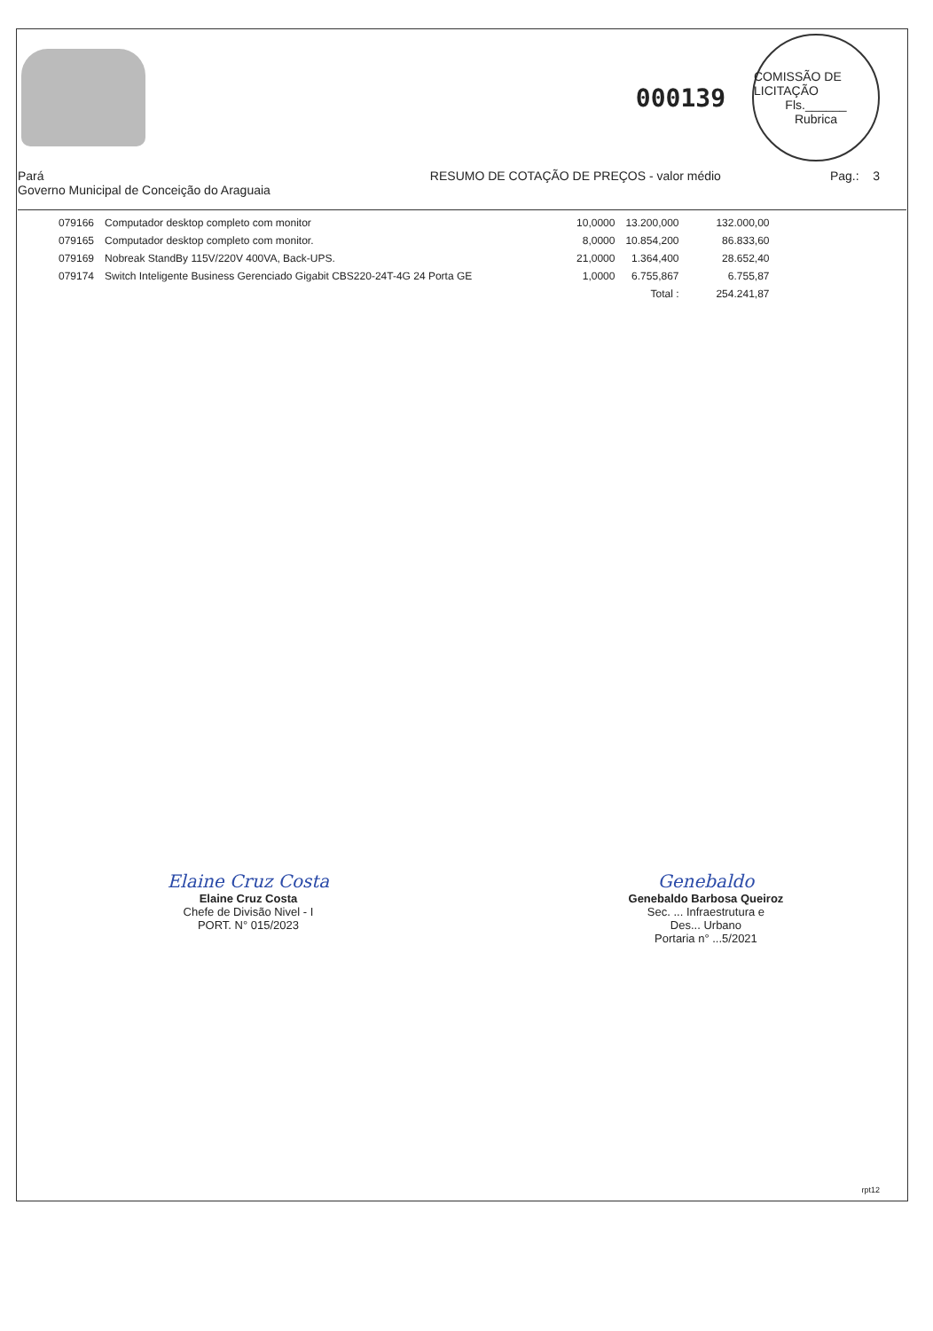000139
COMISSÃO DE LICITAÇÃO
Fls.______
Rubrica
Pará
Governo Municipal de Conceição do Araguaia
RESUMO DE COTAÇÃO DE PREÇOS - valor médio
Pag.: 3
| 079166 | Computador desktop completo com monitor | 10,0000 | 13.200,000 | 132.000,00 |
| 079165 | Computador desktop completo com monitor. | 8,0000 | 10.854,200 | 86.833,60 |
| 079169 | Nobreak StandBy 115V/220V 400VA, Back-UPS. | 21,0000 | 1.364,400 | 28.652,40 |
| 079174 | Switch Inteligente Business Gerenciado Gigabit CBS220-24T-4G 24 Porta GE | 1,0000 | 6.755,867 | 6.755,87 |
| | | | Total : | 254.241,87 |
Elaine Cruz Costa
Elaine Cruz Costa
Chefe de Divisão Nivel - I
PORT. N° 015/2023
Genebaldo
Genebaldo Barbosa Queiroz
Sec. ... Infraestrutura e
Des... Urbano
Portaria n° ...5/2021
rpt12